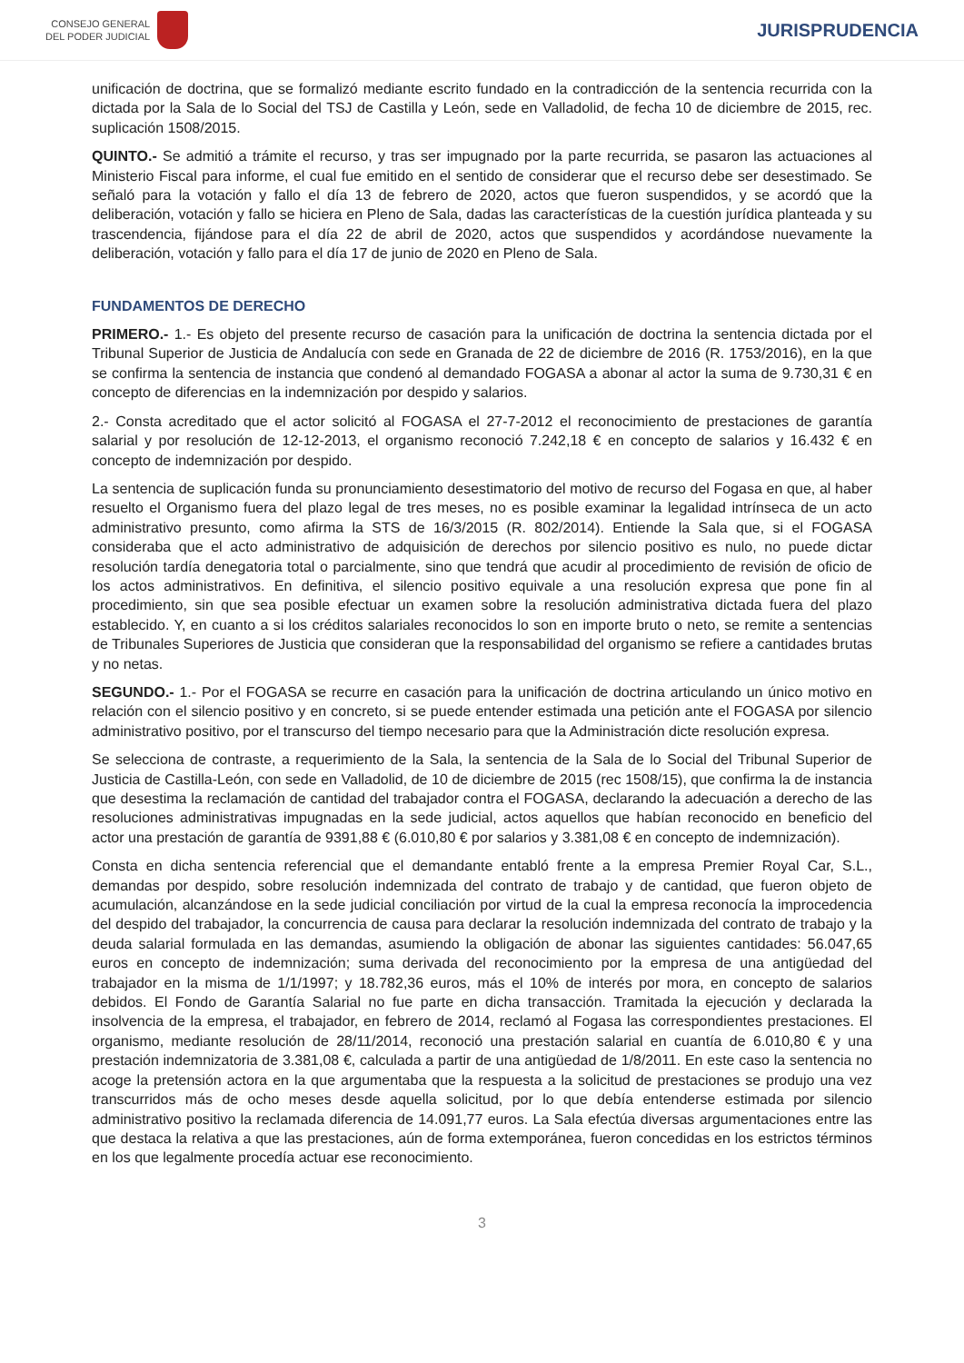CONSEJO GENERAL
DEL PODER JUDICIAL
JURISPRUDENCIA
unificación de doctrina, que se formalizó mediante escrito fundado en la contradicción de la sentencia recurrida con la dictada por la Sala de lo Social del TSJ de Castilla y León, sede en Valladolid, de fecha 10 de diciembre de 2015, rec. suplicación 1508/2015.
QUINTO.- Se admitió a trámite el recurso, y tras ser impugnado por la parte recurrida, se pasaron las actuaciones al Ministerio Fiscal para informe, el cual fue emitido en el sentido de considerar que el recurso debe ser desestimado. Se señaló para la votación y fallo el día 13 de febrero de 2020, actos que fueron suspendidos, y se acordó que la deliberación, votación y fallo se hiciera en Pleno de Sala, dadas las características de la cuestión jurídica planteada y su trascendencia, fijándose para el día 22 de abril de 2020, actos que suspendidos y acordándose nuevamente la deliberación, votación y fallo para el día 17 de junio de 2020 en Pleno de Sala.
FUNDAMENTOS DE DERECHO
PRIMERO.- 1.- Es objeto del presente recurso de casación para la unificación de doctrina la sentencia dictada por el Tribunal Superior de Justicia de Andalucía con sede en Granada de 22 de diciembre de 2016 (R. 1753/2016), en la que se confirma la sentencia de instancia que condenó al demandado FOGASA a abonar al actor la suma de 9.730,31 € en concepto de diferencias en la indemnización por despido y salarios.
2.- Consta acreditado que el actor solicitó al FOGASA el 27-7-2012 el reconocimiento de prestaciones de garantía salarial y por resolución de 12-12-2013, el organismo reconoció 7.242,18 € en concepto de salarios y 16.432 € en concepto de indemnización por despido.
La sentencia de suplicación funda su pronunciamiento desestimatorio del motivo de recurso del Fogasa en que, al haber resuelto el Organismo fuera del plazo legal de tres meses, no es posible examinar la legalidad intrínseca de un acto administrativo presunto, como afirma la STS de 16/3/2015 (R. 802/2014). Entiende la Sala que, si el FOGASA consideraba que el acto administrativo de adquisición de derechos por silencio positivo es nulo, no puede dictar resolución tardía denegatoria total o parcialmente, sino que tendrá que acudir al procedimiento de revisión de oficio de los actos administrativos. En definitiva, el silencio positivo equivale a una resolución expresa que pone fin al procedimiento, sin que sea posible efectuar un examen sobre la resolución administrativa dictada fuera del plazo establecido. Y, en cuanto a si los créditos salariales reconocidos lo son en importe bruto o neto, se remite a sentencias de Tribunales Superiores de Justicia que consideran que la responsabilidad del organismo se refiere a cantidades brutas y no netas.
SEGUNDO.- 1.- Por el FOGASA se recurre en casación para la unificación de doctrina articulando un único motivo en relación con el silencio positivo y en concreto, si se puede entender estimada una petición ante el FOGASA por silencio administrativo positivo, por el transcurso del tiempo necesario para que la Administración dicte resolución expresa.
Se selecciona de contraste, a requerimiento de la Sala, la sentencia de la Sala de lo Social del Tribunal Superior de Justicia de Castilla-León, con sede en Valladolid, de 10 de diciembre de 2015 (rec 1508/15), que confirma la de instancia que desestima la reclamación de cantidad del trabajador contra el FOGASA, declarando la adecuación a derecho de las resoluciones administrativas impugnadas en la sede judicial, actos aquellos que habían reconocido en beneficio del actor una prestación de garantía de 9391,88 € (6.010,80 € por salarios y 3.381,08 € en concepto de indemnización).
Consta en dicha sentencia referencial que el demandante entabló frente a la empresa Premier Royal Car, S.L., demandas por despido, sobre resolución indemnizada del contrato de trabajo y de cantidad, que fueron objeto de acumulación, alcanzándose en la sede judicial conciliación por virtud de la cual la empresa reconocía la improcedencia del despido del trabajador, la concurrencia de causa para declarar la resolución indemnizada del contrato de trabajo y la deuda salarial formulada en las demandas, asumiendo la obligación de abonar las siguientes cantidades: 56.047,65 euros en concepto de indemnización; suma derivada del reconocimiento por la empresa de una antigüedad del trabajador en la misma de 1/1/1997; y 18.782,36 euros, más el 10% de interés por mora, en concepto de salarios debidos. El Fondo de Garantía Salarial no fue parte en dicha transacción. Tramitada la ejecución y declarada la insolvencia de la empresa, el trabajador, en febrero de 2014, reclamó al Fogasa las correspondientes prestaciones. El organismo, mediante resolución de 28/11/2014, reconoció una prestación salarial en cuantía de 6.010,80 € y una prestación indemnizatoria de 3.381,08 €, calculada a partir de una antigüedad de 1/8/2011. En este caso la sentencia no acoge la pretensión actora en la que argumentaba que la respuesta a la solicitud de prestaciones se produjo una vez transcurridos más de ocho meses desde aquella solicitud, por lo que debía entenderse estimada por silencio administrativo positivo la reclamada diferencia de 14.091,77 euros. La Sala efectúa diversas argumentaciones entre las que destaca la relativa a que las prestaciones, aún de forma extemporánea, fueron concedidas en los estrictos términos en los que legalmente procedía actuar ese reconocimiento.
3